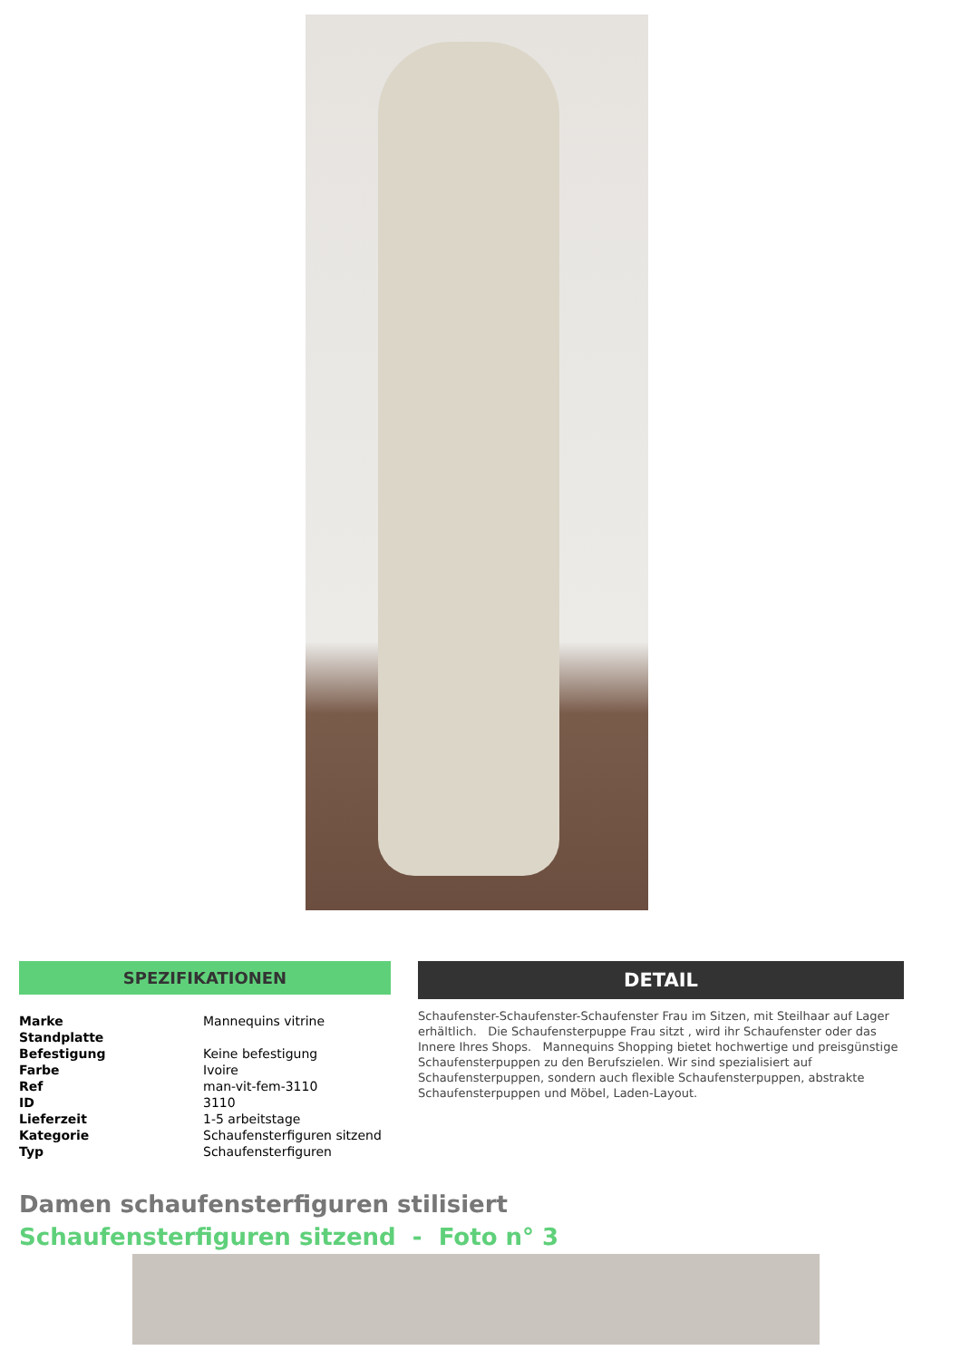SPEZIFIKATIONEN
| Marke | Mannequins vitrine |
| Standplatte | |
| Befestigung | Keine befestigung |
| Farbe | Ivoire |
| Ref | man-vit-fem-3110 |
| ID | 3110 |
| Lieferzeit | 1-5 arbeitstage |
| Kategorie | Schaufensterfiguren sitzend |
| Typ | Schaufensterfiguren |
DETAIL
Schaufenster-Schaufenster-Schaufenster Frau im Sitzen, mit Steilhaar auf Lager erhältlich. Die Schaufensterpuppe Frau sitzt , wird ihr Schaufenster oder das Innere Ihres Shops. Mannequins Shopping bietet hochwertige und preisgünstige Schaufensterpuppen zu den Berufszielen. Wir sind spezialisiert auf Schaufensterpuppen, sondern auch flexible Schaufensterpuppen, abstrakte Schaufensterpuppen und Möbel, Laden-Layout.
Damen schaufensterfiguren stilisiert
Schaufensterfiguren sitzend - Foto n° 3